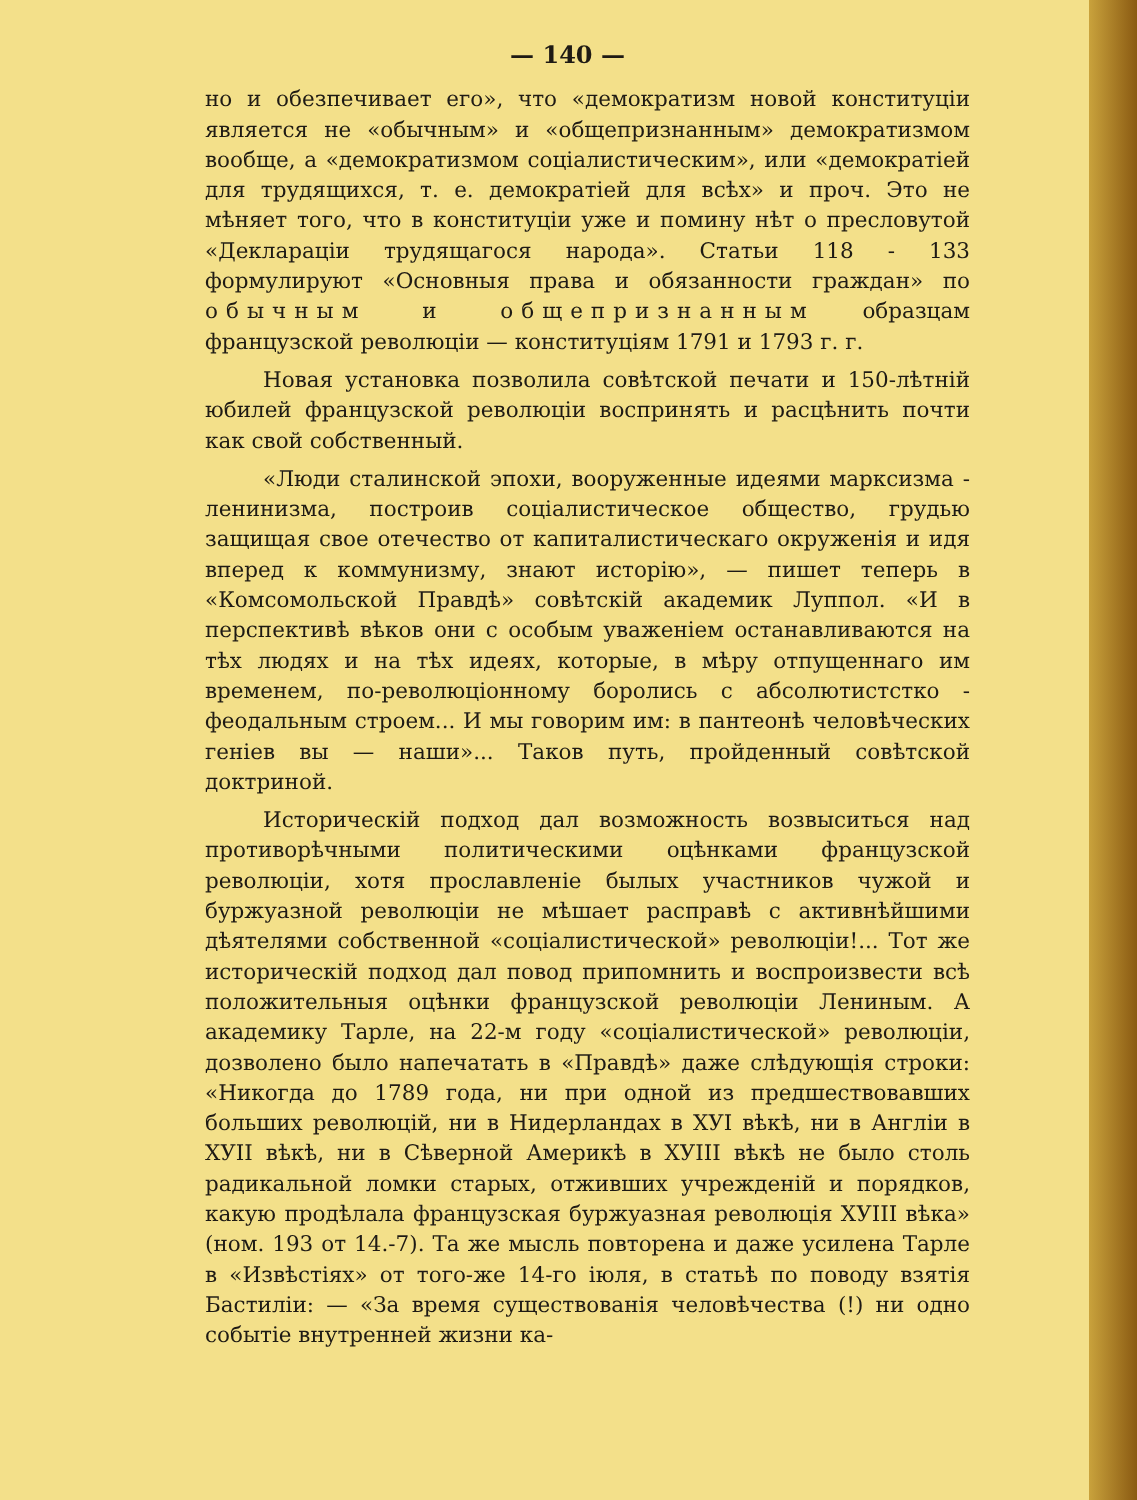— 140 —
но и обезпечивает его», что «демократизм новой конституціи является не «обычным» и «общепризнанным» демократизмом вообще, а «демократизмом соціалистическим», или «демократіей для трудящихся, т. е. демократіей для всѣх» и проч. Это не мѣняет того, что в конституціи уже и помину нѣт о пресловутой «Деклараціи трудящагося народа». Статьи 118 - 133 формулируют «Основныя права и обязанности граждан» по обычным и общепризнанным образцам французской революціи — конституціям 1791 и 1793 г. г.
Новая установка позволила совѣтской печати и 150-лѣтній юбилей французской революціи воспринять и расцѣнить почти как свой собственный.
«Люди сталинской эпохи, вооруженные идеями марксизма - ленинизма, построив соціалистическое общество, грудью защищая свое отечество от капиталистическаго окруженія и идя вперед к коммунизму, знают исторію», — пишет теперь в «Комсомольской Правдѣ» совѣтскій академик Луппол. «И в перспективѣ вѣков они с особым уваженіем останавливаются на тѣх людях и на тѣх идеях, которые, в мѣру отпущеннаго им временем, по-революціонному боролись с абсолютистстко - феодальным строем... И мы говорим им: в пантеонѣ человѣческих геніев вы — наши»... Таков путь, пройденный совѣтской доктриной.
Историческій подход дал возможность возвыситься над противорѣчными политическими оцѣнками французской революціи, хотя прославленіе былых участников чужой и буржуазной революціи не мѣшает расправѣ с активнѣйшими дѣятелями собственной «соціалистической» революціи!... Тот же историческій подход дал повод припомнить и воспроизвести всѣ положительныя оцѣнки французской революціи Лениным. А академику Тарле, на 22-м году «соціалистической» революціи, дозволено было напечатать в «Правдѣ» даже слѣдующія строки: «Никогда до 1789 года, ни при одной из предшествовавших больших революцій, ни в Нидерландах в ХУІ вѣкѣ, ни в Англіи в ХУІІ вѣкѣ, ни в Сѣверной Америкѣ в ХУІІІ вѣкѣ не было столь радикальной ломки старых, отживших учрежденій и порядков, какую продѣлала французская буржуазная революція ХУІІІ вѣка» (ном. 193 от 14.-7). Та же мысль повторена и даже усилена Тарле в «Извѣстіях» от того-же 14-го іюля, в статьѣ по поводу взятія Бастиліи: — «За время существованія человѣчества (!) ни одно событіе внутренней жизни ка-